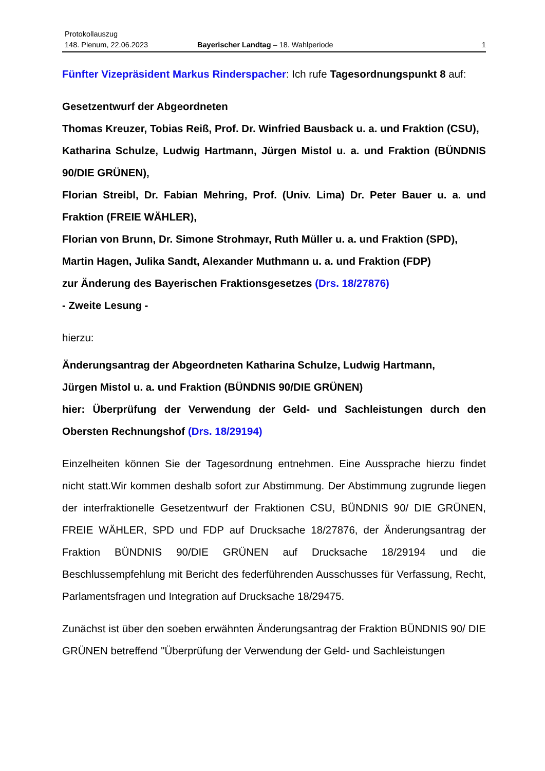Protokollauszug
148. Plenum, 22.06.2023 Bayerischer Landtag – 18. Wahlperiode 1
Fünfter Vizepräsident Markus Rinderspacher: Ich rufe Tagesordnungspunkt 8 auf:
Gesetzentwurf der Abgeordneten
Thomas Kreuzer, Tobias Reiß, Prof. Dr. Winfried Bausback u. a. und Fraktion (CSU),
Katharina Schulze, Ludwig Hartmann, Jürgen Mistol u. a. und Fraktion (BÜNDNIS 90/DIE GRÜNEN),
Florian Streibl, Dr. Fabian Mehring, Prof. (Univ. Lima) Dr. Peter Bauer u. a. und Fraktion (FREIE WÄHLER),
Florian von Brunn, Dr. Simone Strohmayr, Ruth Müller u. a. und Fraktion (SPD),
Martin Hagen, Julika Sandt, Alexander Muthmann u. a. und Fraktion (FDP)
zur Änderung des Bayerischen Fraktionsgesetzes (Drs. 18/27876)
- Zweite Lesung -
hierzu:
Änderungsantrag der Abgeordneten Katharina Schulze, Ludwig Hartmann,
Jürgen Mistol u. a. und Fraktion (BÜNDNIS 90/DIE GRÜNEN)
hier: Überprüfung der Verwendung der Geld- und Sachleistungen durch den Obersten Rechnungshof (Drs. 18/29194)
Einzelheiten können Sie der Tagesordnung entnehmen. Eine Aussprache hierzu findet nicht statt.Wir kommen deshalb sofort zur Abstimmung. Der Abstimmung zugrunde liegen der interfraktionelle Gesetzentwurf der Fraktionen CSU, BÜNDNIS 90/ DIE GRÜNEN, FREIE WÄHLER, SPD und FDP auf Drucksache 18/27876, der Änderungsantrag der Fraktion BÜNDNIS 90/DIE GRÜNEN auf Drucksache 18/29194 und die Beschlussempfehlung mit Bericht des federführenden Ausschusses für Verfassung, Recht, Parlamentsfragen und Integration auf Drucksache 18/29475.
Zunächst ist über den soeben erwähnten Änderungsantrag der Fraktion BÜNDNIS 90/ DIE GRÜNEN betreffend "Überprüfung der Verwendung der Geld- und Sachleistungen